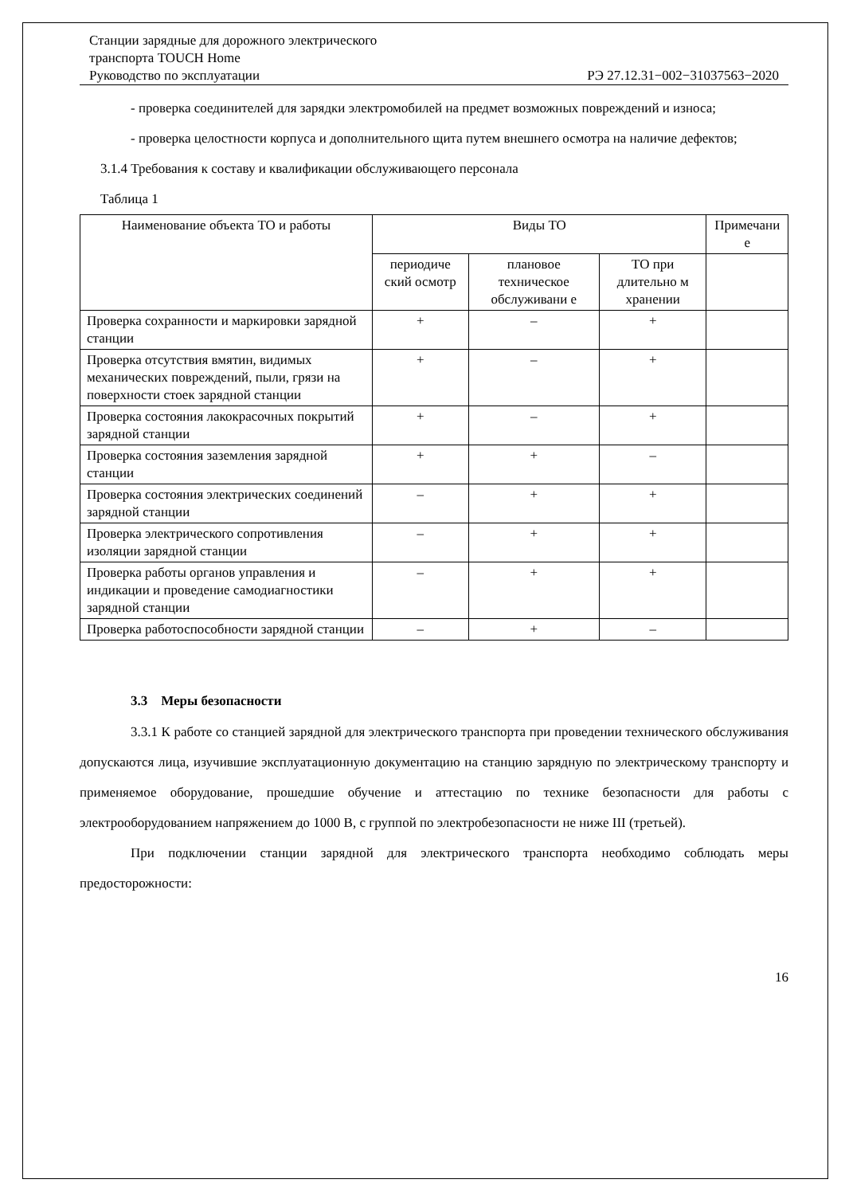Станции зарядные для дорожного электрического
транспорта TOUCH Home
Руководство по эксплуатации РЭ 27.12.31−002−31037563−2020
- проверка соединителей для зарядки электромобилей на предмет возможных повреждений и износа;
- проверка целостности корпуса и дополнительного щита путем внешнего осмотра на наличие дефектов;
3.1.4 Требования к составу и квалификации обслуживающего персонала
Таблица 1
| Наименование объекта ТО и работы | Виды ТО | | | Примечани е |
| --- | --- | --- | --- | --- |
| | периодиче ский осмотр | плановое техническое обслуживани е | ТО при длительно м хранении | |
| Проверка сохранности и маркировки зарядной станции | + | – | + | |
| Проверка отсутствия вмятин, видимых механических повреждений, пыли, грязи на поверхности стоек зарядной станции | + | – | + | |
| Проверка состояния лакокрасочных покрытий зарядной станции | + | – | + | |
| Проверка состояния заземления зарядной станции | + | + | – | |
| Проверка состояния электрических соединений зарядной станции | – | + | + | |
| Проверка электрического сопротивления изоляции зарядной станции | – | + | + | |
| Проверка работы органов управления и индикации и проведение самодиагностики зарядной станции | – | + | + | |
| Проверка работоспособности зарядной станции | – | + | – | |
3.3 Меры безопасности
3.3.1 К работе со станцией зарядной для электрического транспорта при проведении технического обслуживания допускаются лица, изучившие эксплуатационную документацию на станцию зарядную по электрическому транспорту и применяемое оборудование, прошедшие обучение и аттестацию по технике безопасности для работы с электрооборудованием напряжением до 1000 В, с группой по электробезопасности не ниже III (третьей).
При подключении станции зарядной для электрического транспорта необходимо соблюдать меры предосторожности:
16